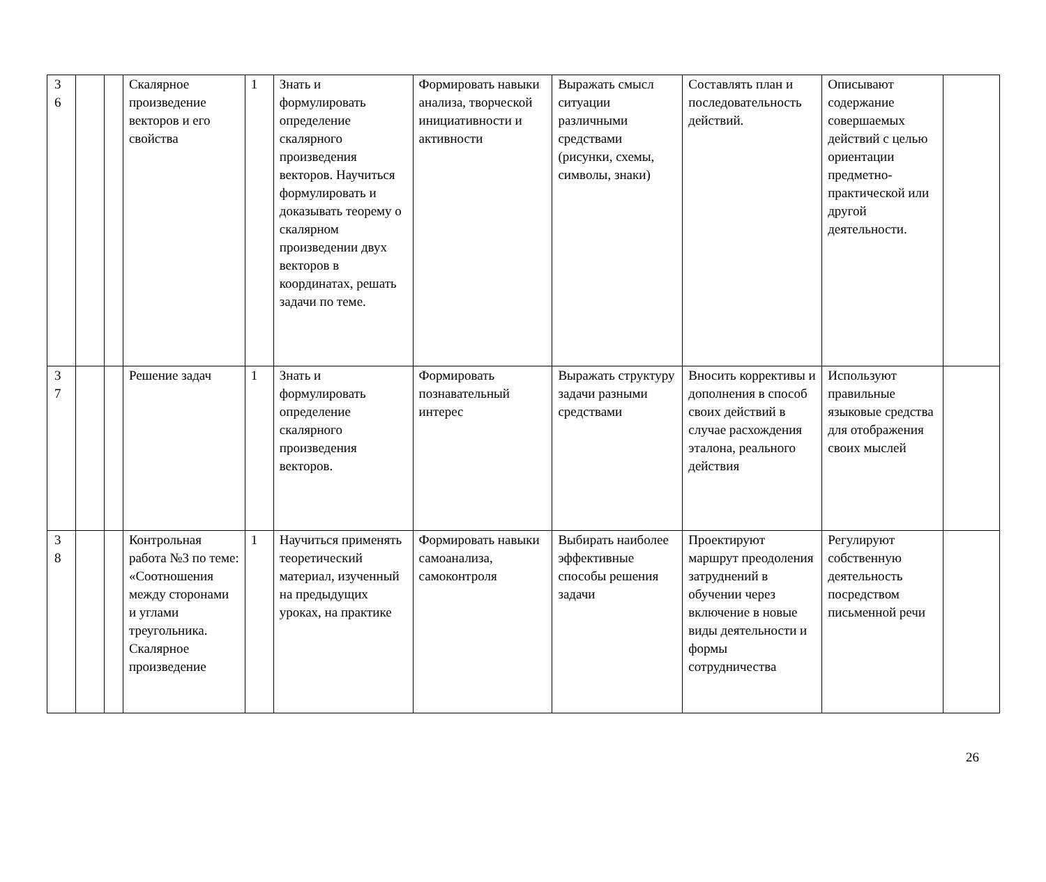| 3 6 | | | Скалярное произведение векторов и его свойства | 1 | Знать и формулировать определение скалярного произведения векторов. Научиться формулировать и доказывать теорему о скалярном произведении двух векторов в координатах, решать задачи по теме. | Формировать навыки анализа, творческой инициативности и активности | Выражать смысл ситуации различными средствами (рисунки, схемы, символы, знаки) | Составлять план и последовательность действий. | Описывают содержание совершаемых действий с целью ориентации предметно-практической или другой деятельности. | |
| 3 7 | | | Решение задач | 1 | Знать и формулировать определение скалярного произведения векторов. | Формировать познавательный интерес | Выражать структуру задачи разными средствами | Вносить коррективы и дополнения в способ своих действий в случае расхождения эталона, реального действия | Используют правильные языковые средства для отображения своих мыслей | |
| 3 8 | | | Контрольная работа №3 по теме: «Соотношения между сторонами и углами треугольника. Скалярное произведение | 1 | Научиться применять теоретический материал, изученный на предыдущих уроках, на практике | Формировать навыки самоанализа, самоконтроля | Выбирать наиболее эффективные способы решения задачи | Проектируют маршрут преодоления затруднений в обучении через включение в новые виды деятельности и формы сотрудничества | Регулируют собственную деятельность посредством письменной речи | |
26